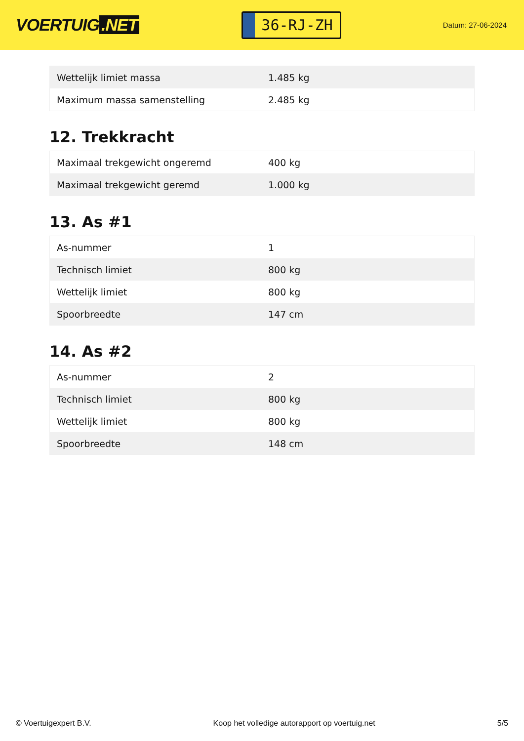VOERTUIG.NET
36-RJ-ZH
Datum: 27-06-2024
| Wettelijk limiet massa | 1.485 kg |
| Maximum massa samenstelling | 2.485 kg |
12. Trekkracht
| Maximaal trekgewicht ongeremd | 400 kg |
| Maximaal trekgewicht geremd | 1.000 kg |
13. As #1
| As-nummer | 1 |
| Technisch limiet | 800 kg |
| Wettelijk limiet | 800 kg |
| Spoorbreedte | 147 cm |
14. As #2
| As-nummer | 2 |
| Technisch limiet | 800 kg |
| Wettelijk limiet | 800 kg |
| Spoorbreedte | 148 cm |
© Voertuigexpert B.V. Koop het volledige autorapport op voertuig.net 5/5